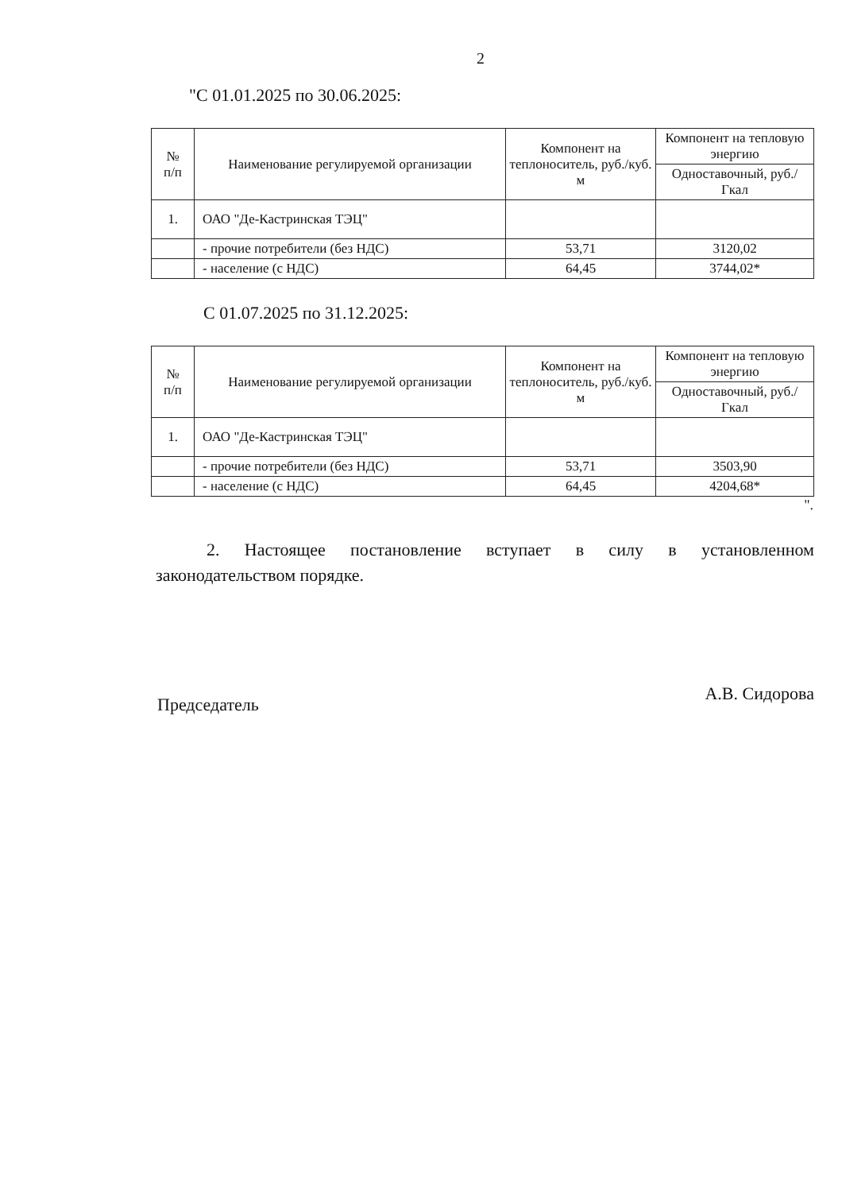2
"С 01.01.2025 по 30.06.2025:
| № п/п | Наименование регулируемой организации | Компонент на теплоноситель, руб./куб. м | Компонент на тепловую энергию |
| --- | --- | --- | --- |
| | | | Одноставочный, руб./Гкал |
| 1. | ОАО "Де-Кастринская ТЭЦ" | | |
| | - прочие потребители (без НДС) | 53,71 | 3120,02 |
| | - население (с НДС) | 64,45 | 3744,02* |
С 01.07.2025 по 31.12.2025:
| № п/п | Наименование регулируемой организации | Компонент на теплоноситель, руб./куб. м | Компонент на тепловую энергию |
| --- | --- | --- | --- |
| | | | Одноставочный, руб./Гкал |
| 1. | ОАО "Де-Кастринская ТЭЦ" | | |
| | - прочие потребители (без НДС) | 53,71 | 3503,90 |
| | - население (с НДС) | 64,45 | 4204,68* |
".
2. Настоящее постановление вступает в силу в установленном законодательством порядке.
Председатель А.В. Сидорова